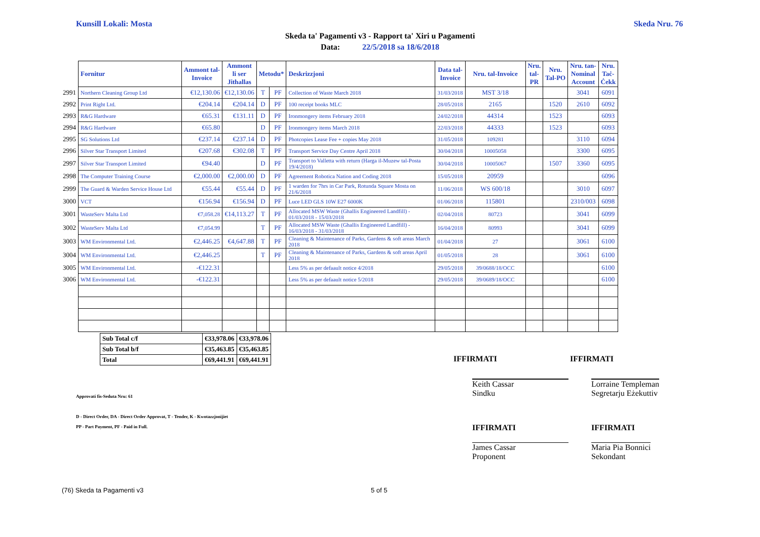Kunsill Lokali: Mosta Skeda Nru. 76
Skeda ta' Pagamenti v3 - Rapport ta' Xiri u Pagamenti
Data: 22/5/2018 sa 18/6/2018
| | Fornitur | Ammont tal- Invoice | Ammont li ser Jithallas | Metodu* | | Deskrizzjoni | Data tal- Invoice | Nru. tal-Invoice | Nru. tal- PR | Nru. Tal-PO | Nru. tan- Nominal Account | Nru. Taċ- Ċekk |
| --- | --- | --- | --- | --- | --- | --- | --- | --- | --- | --- | --- | --- |
| 2991 | Northern Cleaning Group Ltd | €12,130.06 | €12,130.06 | T | PF | Collection of Waste March 2018 | 31/03/2018 | MST 3/18 | | | 3041 | 6091 |
| 2992 | Print Right Ltd. | €204.14 | €204.14 | D | PF | 100 receipt books MLC | 28/05/2018 | 2165 | | 1520 | 2610 | 6092 |
| 2993 | R&G Hardware | €65.31 | €131.11 | D | PF | Ironmongery items February 2018 | 24/02/2018 | 44314 | | 1523 | | 6093 |
| 2994 | R&G Hardware | €65.80 | | D | PF | Ironmongery items March 2018 | 22/03/2018 | 44333 | | 1523 | | 6093 |
| 2995 | SG Solutions Ltd | €237.14 | €237.14 | D | PF | Photcopies Lease Fee + copies May 2018 | 31/05/2018 | 109281 | | | 3110 | 6094 |
| 2996 | Silver Star Transport Limited | €207.68 | €302.08 | T | PF | Transport Service Day Centre April 2018 | 30/04/2018 | 10005058 | | | 3300 | 6095 |
| 2997 | Silver Star Transport Limited | €94.40 | | D | PF | Transport to Valletta with return (Harga il-Muzew tal-Posta 19/4/2018) | 30/04/2018 | 10005067 | | 1507 | 3360 | 6095 |
| 2998 | The Computer Training Course | €2,000.00 | €2,000.00 | D | PF | Agreement Robotica Nation and Coding 2018 | 15/05/2018 | 20959 | | | | 6096 |
| 2999 | The Guard & Warden Service House Ltd | €55.44 | €55.44 | D | PF | 1 warden for 7hrs in Car Park, Rotunda Square Mosta on 21/6/2018 | 11/06/2018 | WS 600/18 | | | 3010 | 6097 |
| 3000 | VCT | €156.94 | €156.94 | D | PF | Luce LED GLS 10W E27 6000K | 01/06/2018 | 115801 | | | 2310/003 | 6098 |
| 3001 | WasteServ Malta Ltd | €7,058.28 | €14,113.27 | T | PF | Allocated MSW Waste (Ghallis Engineered Landfill) - 01/03/2018 - 15/03/2018 | 02/04/2018 | 80723 | | | 3041 | 6099 |
| 3002 | WasteServ Malta Ltd | €7,054.99 | | T | PF | Allocated MSW Waste (Ghallis Engineered Landfill) - 16/03/2018 - 31/03/2018 | 16/04/2018 | 80993 | | | 3041 | 6099 |
| 3003 | WM Environmental Ltd. | €2,446.25 | €4,647.88 | T | PF | Cleaning & Maintenance of Parks, Gardens & soft areas March 2018 | 01/04/2018 | 27 | | | 3061 | 6100 |
| 3004 | WM Environmental Ltd. | €2,446.25 | | T | PF | Cleaning & Maintenance of Parks, Gardens & soft areas April 2018 | 01/05/2018 | 28 | | | 3061 | 6100 |
| 3005 | WM Environmental Ltd. | -€122.31 | | | | Less 5% as per defaault notice 4/2018 | 29/05/2018 | 39/0688/18/OCC | | | | 6100 |
| 3006 | WM Environmental Ltd. | -€122.31 | | | | Less 5% as per defaault notice 5/2018 | 29/05/2018 | 39/0689/18/OCC | | | | 6100 |
| Sub Total c/f | €33,978.06 | €33,978.06 |
| Sub Total b/f | €35,463.85 | €35,463.85 |
| Total | €69,441.91 | €69,441.91 |
IFFIRMATI IFFIRMATI
Approvati fis-Seduta Nru: 61
Keith Cassar
Sindku
Lorraine Templeman
Segretarju Eżekuttiv
D - Direct Order, DA - Direct Order Approvat, T - Tender, K - Kwotazzjonijiet
PP - Part Payment, PF - Paid in Full.
IFFIRMATI IFFIRMATI
James Cassar
Proponent
Maria Pia Bonnici
Sekondant
(76) Skeda ta Pagamenti v3 5 of 5